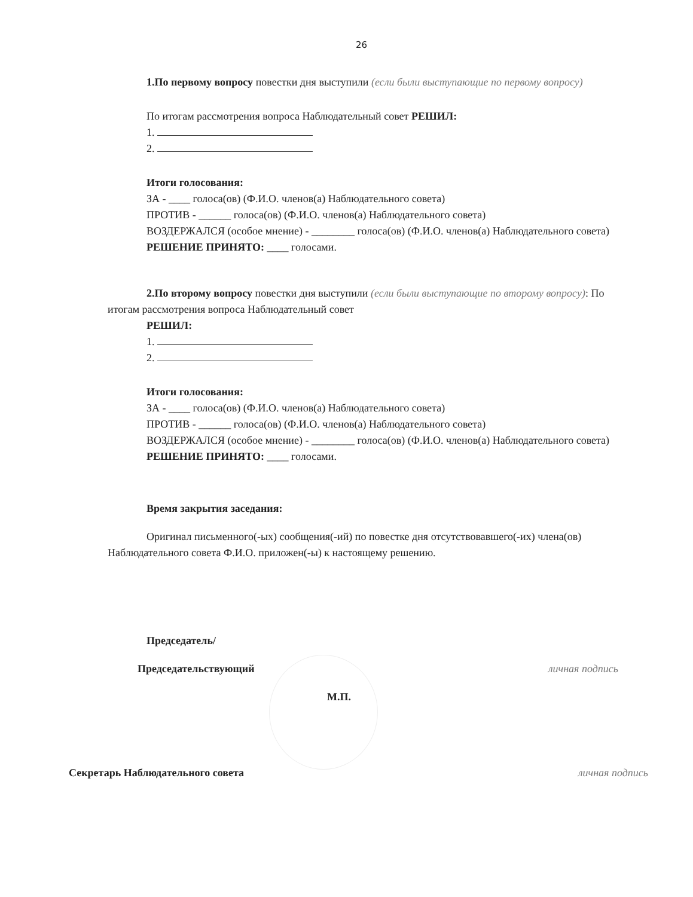26
1.По первому вопросу повестки дня выступили (если были выступающие по первому вопросу)
По итогам рассмотрения вопроса Наблюдательный совет РЕШИЛ:
1.
2.
Итоги голосования:
ЗА - ____ голоса(ов) (Ф.И.О. членов(а) Наблюдательного совета)
ПРОТИВ - ______ голоса(ов) (Ф.И.О. членов(а) Наблюдательного совета)
ВОЗДЕРЖАЛСЯ (особое мнение) - ________ голоса(ов) (Ф.И.О. членов(а) Наблюдательного совета)
РЕШЕНИЕ ПРИНЯТО: ____ голосами.
2.По второму вопросу повестки дня выступили (если были выступающие по второму вопросу): По итогам рассмотрения вопроса Наблюдательный совет
РЕШИЛ:
1.
2.
Итоги голосования:
ЗА - ____ голоса(ов) (Ф.И.О. членов(а) Наблюдательного совета)
ПРОТИВ - ______ голоса(ов) (Ф.И.О. членов(а) Наблюдательного совета)
ВОЗДЕРЖАЛСЯ (особое мнение) - ________ голоса(ов) (Ф.И.О. членов(а) Наблюдательного совета)
РЕШЕНИЕ ПРИНЯТО: ____ голосами.
Время закрытия заседания:
Оригинал письменного(-ых) сообщения(-ий) по повестке дня отсутствовавшего(-их) члена(ов) Наблюдательного совета Ф.И.О. приложен(-ы) к настоящему решению.
Председатель/
Председательствующий личная подпись
М.П.
Секретарь Наблюдательного совета личная подпись